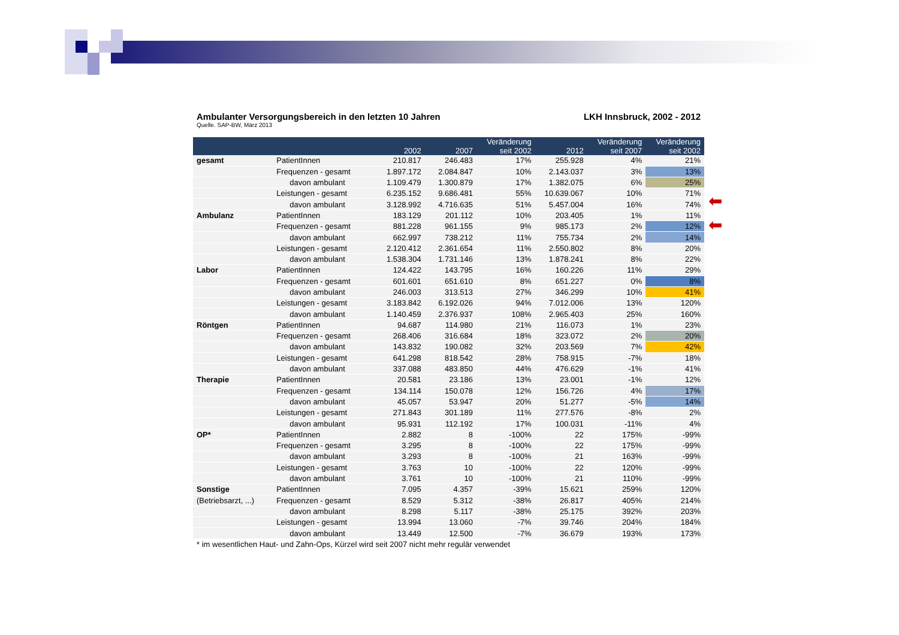| Ambulanter Versorgungsbereich in den letzten 10 Jahren | | | | LKH Innsbruck, 2002 - 2012 | | | |
| Quelle. SAP-BW, März 2013 | | | | | | | |
| | | 2002 | 2007 | Veränderung seit 2002 | 2012 | Veränderung seit 2007 | Veränderung seit 2002 |
| gesamt | PatientInnen | 210.817 | 246.483 | 17% | 255.928 | 4% | 21% |
| | Frequenzen - gesamt | 1.897.172 | 2.084.847 | 10% | 2.143.037 | 3% | 13% |
| | davon ambulant | 1.109.479 | 1.300.879 | 17% | 1.382.075 | 6% | 25% |
| | Leistungen - gesamt | 6.235.152 | 9.686.481 | 55% | 10.639.067 | 10% | 71% |
| | davon ambulant | 3.128.992 | 4.716.635 | 51% | 5.457.004 | 16% | 74% |
| Ambulanz | PatientInnen | 183.129 | 201.112 | 10% | 203.405 | 1% | 11% |
| | Frequenzen - gesamt | 881.228 | 961.155 | 9% | 985.173 | 2% | 12% |
| | davon ambulant | 662.997 | 738.212 | 11% | 755.734 | 2% | 14% |
| | Leistungen - gesamt | 2.120.412 | 2.361.654 | 11% | 2.550.802 | 8% | 20% |
| | davon ambulant | 1.538.304 | 1.731.146 | 13% | 1.878.241 | 8% | 22% |
| Labor | PatientInnen | 124.422 | 143.795 | 16% | 160.226 | 11% | 29% |
| | Frequenzen - gesamt | 601.601 | 651.610 | 8% | 651.227 | 0% | 8% |
| | davon ambulant | 246.003 | 313.513 | 27% | 346.299 | 10% | 41% |
| | Leistungen - gesamt | 3.183.842 | 6.192.026 | 94% | 7.012.006 | 13% | 120% |
| | davon ambulant | 1.140.459 | 2.376.937 | 108% | 2.965.403 | 25% | 160% |
| Röntgen | PatientInnen | 94.687 | 114.980 | 21% | 116.073 | 1% | 23% |
| | Frequenzen - gesamt | 268.406 | 316.684 | 18% | 323.072 | 2% | 20% |
| | davon ambulant | 143.832 | 190.082 | 32% | 203.569 | 7% | 42% |
| | Leistungen - gesamt | 641.298 | 818.542 | 28% | 758.915 | -7% | 18% |
| | davon ambulant | 337.088 | 483.850 | 44% | 476.629 | -1% | 41% |
| Therapie | PatientInnen | 20.581 | 23.186 | 13% | 23.001 | -1% | 12% |
| | Frequenzen - gesamt | 134.114 | 150.078 | 12% | 156.726 | 4% | 17% |
| | davon ambulant | 45.057 | 53.947 | 20% | 51.277 | -5% | 14% |
| | Leistungen - gesamt | 271.843 | 301.189 | 11% | 277.576 | -8% | 2% |
| | davon ambulant | 95.931 | 112.192 | 17% | 100.031 | -11% | 4% |
| OP* | PatientInnen | 2.882 | 8 | -100% | 22 | 175% | -99% |
| | Frequenzen - gesamt | 3.295 | 8 | -100% | 22 | 175% | -99% |
| | davon ambulant | 3.293 | 8 | -100% | 21 | 163% | -99% |
| | Leistungen - gesamt | 3.763 | 10 | -100% | 22 | 120% | -99% |
| | davon ambulant | 3.761 | 10 | -100% | 21 | 110% | -99% |
| Sonstige | PatientInnen | 7.095 | 4.357 | -39% | 15.621 | 259% | 120% |
| (Betriebsarzt, ...) | Frequenzen - gesamt | 8.529 | 5.312 | -38% | 26.817 | 405% | 214% |
| | davon ambulant | 8.298 | 5.117 | -38% | 25.175 | 392% | 203% |
| | Leistungen - gesamt | 13.994 | 13.060 | -7% | 39.746 | 204% | 184% |
| | davon ambulant | 13.449 | 12.500 | -7% | 36.679 | 193% | 173% |
| * im wesentlichen Haut- und Zahn-Ops, Kürzel wird seit 2007 nicht mehr regulär verwendet | | | | | | | |
⬅
⬅